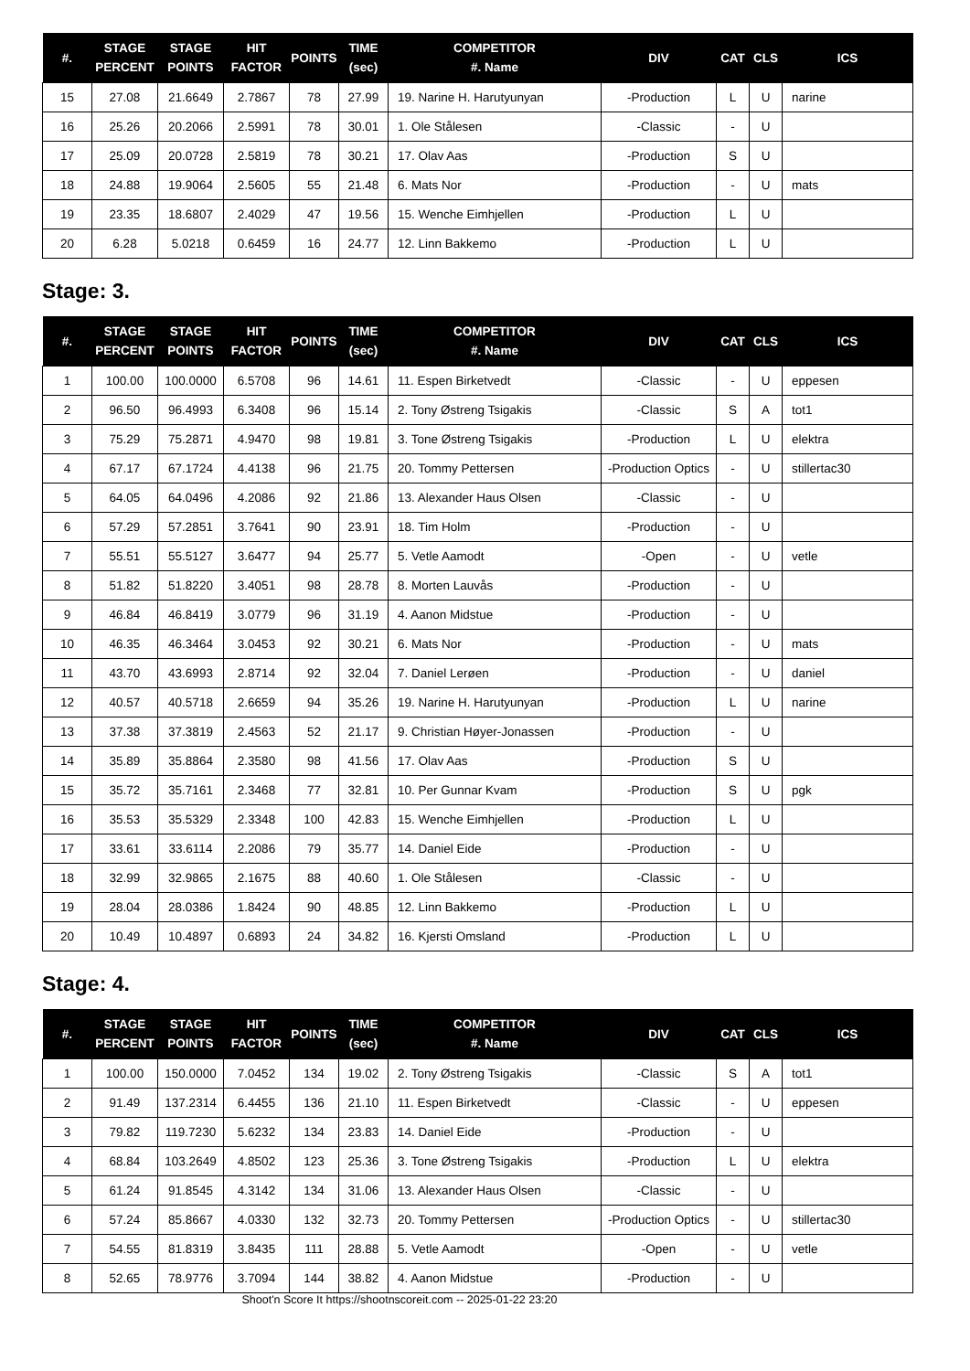| #. | STAGE PERCENT | STAGE POINTS | HIT FACTOR | POINTS | TIME (sec) | COMPETITOR #. Name | DIV | CAT | CLS | ICS |
| --- | --- | --- | --- | --- | --- | --- | --- | --- | --- | --- |
| 15 | 27.08 | 21.6649 | 2.7867 | 78 | 27.99 | 19. Narine H. Harutyunyan | -Production | L | U | narine |
| 16 | 25.26 | 20.2066 | 2.5991 | 78 | 30.01 | 1. Ole Stålesen | -Classic | - | U | |
| 17 | 25.09 | 20.0728 | 2.5819 | 78 | 30.21 | 17. Olav Aas | -Production | S | U | |
| 18 | 24.88 | 19.9064 | 2.5605 | 55 | 21.48 | 6. Mats Nor | -Production | - | U | mats |
| 19 | 23.35 | 18.6807 | 2.4029 | 47 | 19.56 | 15. Wenche Eimhjellen | -Production | L | U | |
| 20 | 6.28 | 5.0218 | 0.6459 | 16 | 24.77 | 12. Linn Bakkemo | -Production | L | U | |
Stage: 3.
| #. | STAGE PERCENT | STAGE POINTS | HIT FACTOR | POINTS | TIME (sec) | COMPETITOR #. Name | DIV | CAT | CLS | ICS |
| --- | --- | --- | --- | --- | --- | --- | --- | --- | --- | --- |
| 1 | 100.00 | 100.0000 | 6.5708 | 96 | 14.61 | 11. Espen Birketvedt | -Classic | - | U | eppesen |
| 2 | 96.50 | 96.4993 | 6.3408 | 96 | 15.14 | 2. Tony Østreng Tsigakis | -Classic | S | A | tot1 |
| 3 | 75.29 | 75.2871 | 4.9470 | 98 | 19.81 | 3. Tone Østreng Tsigakis | -Production | L | U | elektra |
| 4 | 67.17 | 67.1724 | 4.4138 | 96 | 21.75 | 20. Tommy Pettersen | -Production Optics | - | U | stillertac30 |
| 5 | 64.05 | 64.0496 | 4.2086 | 92 | 21.86 | 13. Alexander Haus Olsen | -Classic | - | U | |
| 6 | 57.29 | 57.2851 | 3.7641 | 90 | 23.91 | 18. Tim Holm | -Production | - | U | |
| 7 | 55.51 | 55.5127 | 3.6477 | 94 | 25.77 | 5. Vetle Aamodt | -Open | - | U | vetle |
| 8 | 51.82 | 51.8220 | 3.4051 | 98 | 28.78 | 8. Morten Lauvås | -Production | - | U | |
| 9 | 46.84 | 46.8419 | 3.0779 | 96 | 31.19 | 4. Aanon Midstue | -Production | - | U | |
| 10 | 46.35 | 46.3464 | 3.0453 | 92 | 30.21 | 6. Mats Nor | -Production | - | U | mats |
| 11 | 43.70 | 43.6993 | 2.8714 | 92 | 32.04 | 7. Daniel Lerøen | -Production | - | U | daniel |
| 12 | 40.57 | 40.5718 | 2.6659 | 94 | 35.26 | 19. Narine H. Harutyunyan | -Production | L | U | narine |
| 13 | 37.38 | 37.3819 | 2.4563 | 52 | 21.17 | 9. Christian Høyer-Jonassen | -Production | - | U | |
| 14 | 35.89 | 35.8864 | 2.3580 | 98 | 41.56 | 17. Olav Aas | -Production | S | U | |
| 15 | 35.72 | 35.7161 | 2.3468 | 77 | 32.81 | 10. Per Gunnar Kvam | -Production | S | U | pgk |
| 16 | 35.53 | 35.5329 | 2.3348 | 100 | 42.83 | 15. Wenche Eimhjellen | -Production | L | U | |
| 17 | 33.61 | 33.6114 | 2.2086 | 79 | 35.77 | 14. Daniel Eide | -Production | - | U | |
| 18 | 32.99 | 32.9865 | 2.1675 | 88 | 40.60 | 1. Ole Stålesen | -Classic | - | U | |
| 19 | 28.04 | 28.0386 | 1.8424 | 90 | 48.85 | 12. Linn Bakkemo | -Production | L | U | |
| 20 | 10.49 | 10.4897 | 0.6893 | 24 | 34.82 | 16. Kjersti Omsland | -Production | L | U | |
Stage: 4.
| #. | STAGE PERCENT | STAGE POINTS | HIT FACTOR | POINTS | TIME (sec) | COMPETITOR #. Name | DIV | CAT | CLS | ICS |
| --- | --- | --- | --- | --- | --- | --- | --- | --- | --- | --- |
| 1 | 100.00 | 150.0000 | 7.0452 | 134 | 19.02 | 2. Tony Østreng Tsigakis | -Classic | S | A | tot1 |
| 2 | 91.49 | 137.2314 | 6.4455 | 136 | 21.10 | 11. Espen Birketvedt | -Classic | - | U | eppesen |
| 3 | 79.82 | 119.7230 | 5.6232 | 134 | 23.83 | 14. Daniel Eide | -Production | - | U | |
| 4 | 68.84 | 103.2649 | 4.8502 | 123 | 25.36 | 3. Tone Østreng Tsigakis | -Production | L | U | elektra |
| 5 | 61.24 | 91.8545 | 4.3142 | 134 | 31.06 | 13. Alexander Haus Olsen | -Classic | - | U | |
| 6 | 57.24 | 85.8667 | 4.0330 | 132 | 32.73 | 20. Tommy Pettersen | -Production Optics | - | U | stillertac30 |
| 7 | 54.55 | 81.8319 | 3.8435 | 111 | 28.88 | 5. Vetle Aamodt | -Open | - | U | vetle |
| 8 | 52.65 | 78.9776 | 3.7094 | 144 | 38.82 | 4. Aanon Midstue | -Production | - | U | |
Shoot'n Score It https://shootnscoreit.com -- 2025-01-22 23:20